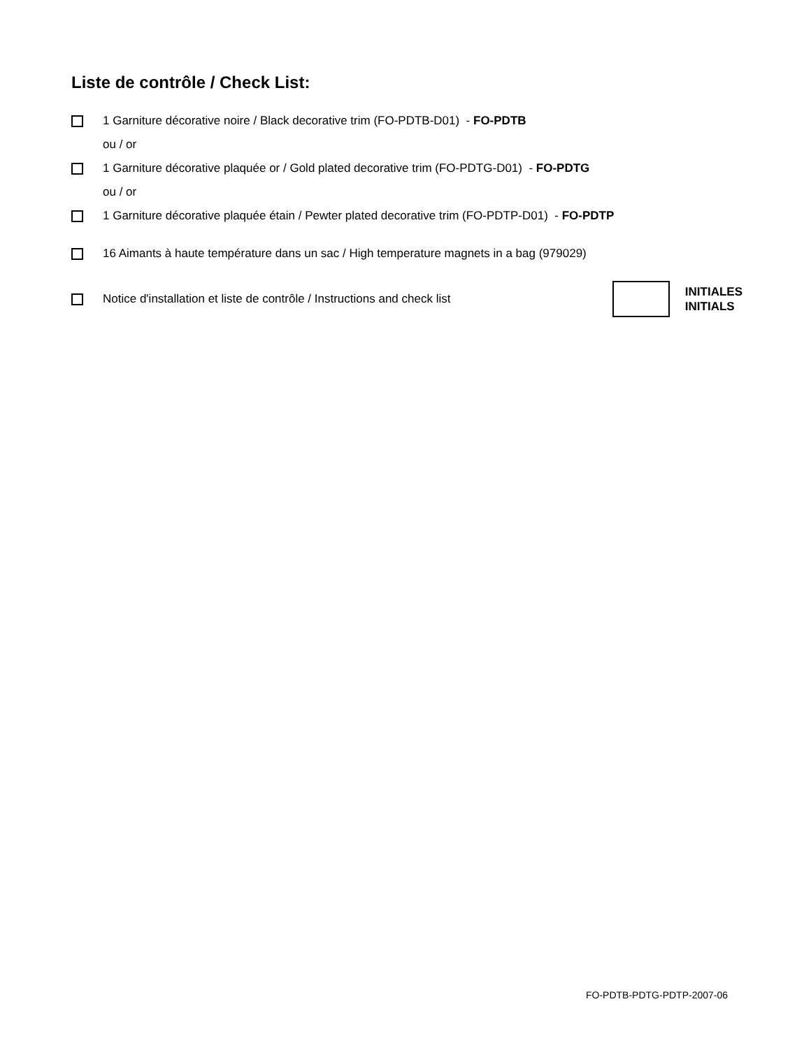Liste de contrôle / Check List:
1 Garniture décorative noire / Black decorative trim (FO-PDTB-D01) - FO-PDTB
ou / or
1 Garniture décorative plaquée or / Gold plated decorative trim (FO-PDTG-D01) - FO-PDTG
ou / or
1 Garniture décorative plaquée étain / Pewter plated decorative trim (FO-PDTP-D01) - FO-PDTP
16 Aimants à haute température dans un sac / High temperature magnets in a bag (979029)
Notice d'installation et liste de contrôle / Instructions and check list
INITIALES
INITIALS
FO-PDTB-PDTG-PDTP-2007-06